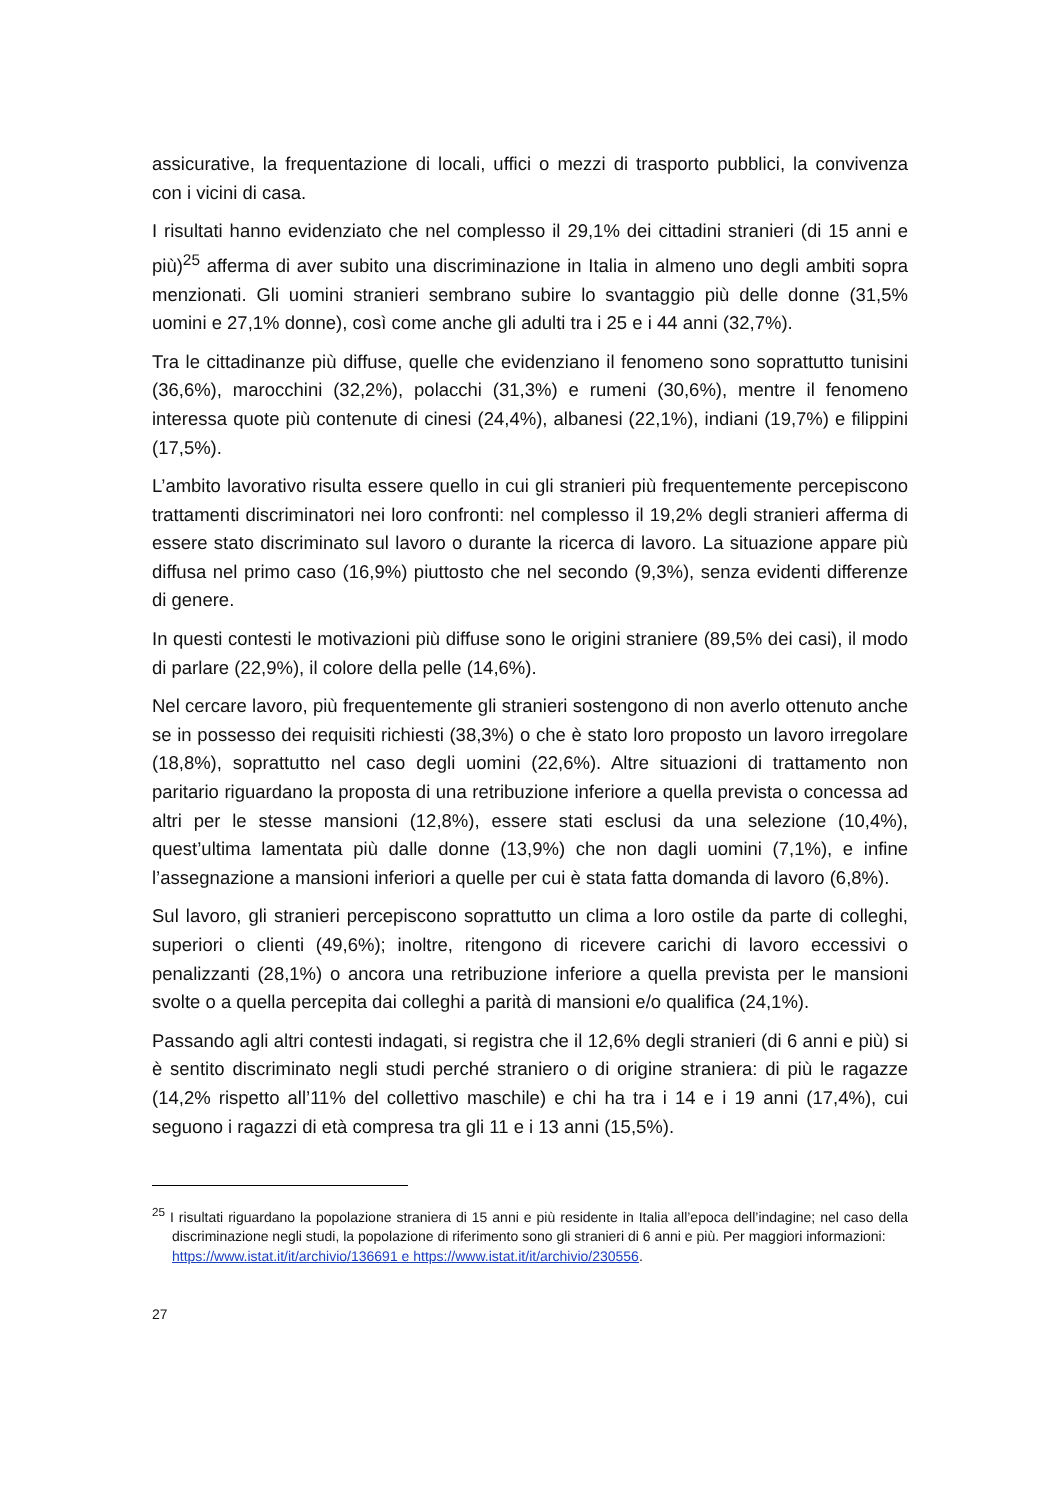assicurative, la frequentazione di locali, uffici o mezzi di trasporto pubblici, la convivenza con i vicini di casa.
I risultati hanno evidenziato che nel complesso il 29,1% dei cittadini stranieri (di 15 anni e più)<sup>25</sup> afferma di aver subito una discriminazione in Italia in almeno uno degli ambiti sopra menzionati. Gli uomini stranieri sembrano subire lo svantaggio più delle donne (31,5% uomini e 27,1% donne), così come anche gli adulti tra i 25 e i 44 anni (32,7%).
Tra le cittadinanze più diffuse, quelle che evidenziano il fenomeno sono soprattutto tunisini (36,6%), marocchini (32,2%), polacchi (31,3%) e rumeni (30,6%), mentre il fenomeno interessa quote più contenute di cinesi (24,4%), albanesi (22,1%), indiani (19,7%) e filippini (17,5%).
L’ambito lavorativo risulta essere quello in cui gli stranieri più frequentemente percepiscono trattamenti discriminatori nei loro confronti: nel complesso il 19,2% degli stranieri afferma di essere stato discriminato sul lavoro o durante la ricerca di lavoro. La situazione appare più diffusa nel primo caso (16,9%) piuttosto che nel secondo (9,3%), senza evidenti differenze di genere.
In questi contesti le motivazioni più diffuse sono le origini straniere (89,5% dei casi), il modo di parlare (22,9%), il colore della pelle (14,6%).
Nel cercare lavoro, più frequentemente gli stranieri sostengono di non averlo ottenuto anche se in possesso dei requisiti richiesti (38,3%) o che è stato loro proposto un lavoro irregolare (18,8%), soprattutto nel caso degli uomini (22,6%). Altre situazioni di trattamento non paritario riguardano la proposta di una retribuzione inferiore a quella prevista o concessa ad altri per le stesse mansioni (12,8%), essere stati esclusi da una selezione (10,4%), quest’ultima lamentata più dalle donne (13,9%) che non dagli uomini (7,1%), e infine l’assegnazione a mansioni inferiori a quelle per cui è stata fatta domanda di lavoro (6,8%).
Sul lavoro, gli stranieri percepiscono soprattutto un clima a loro ostile da parte di colleghi, superiori o clienti (49,6%); inoltre, ritengono di ricevere carichi di lavoro eccessivi o penalizzanti (28,1%) o ancora una retribuzione inferiore a quella prevista per le mansioni svolte o a quella percepita dai colleghi a parità di mansioni e/o qualifica (24,1%).
Passando agli altri contesti indagati, si registra che il 12,6% degli stranieri (di 6 anni e più) si è sentito discriminato negli studi perché straniero o di origine straniera: di più le ragazze (14,2% rispetto all’11% del collettivo maschile) e chi ha tra i 14 e i 19 anni (17,4%), cui seguono i ragazzi di età compresa tra gli 11 e i 13 anni (15,5%).
<sup>25</sup> I risultati riguardano la popolazione straniera di 15 anni e più residente in Italia all’epoca dell’indagine; nel caso della discriminazione negli studi, la popolazione di riferimento sono gli stranieri di 6 anni e più. Per maggiori informazioni:
https://www.istat.it/it/archivio/136691 e https://www.istat.it/it/archivio/230556.
27